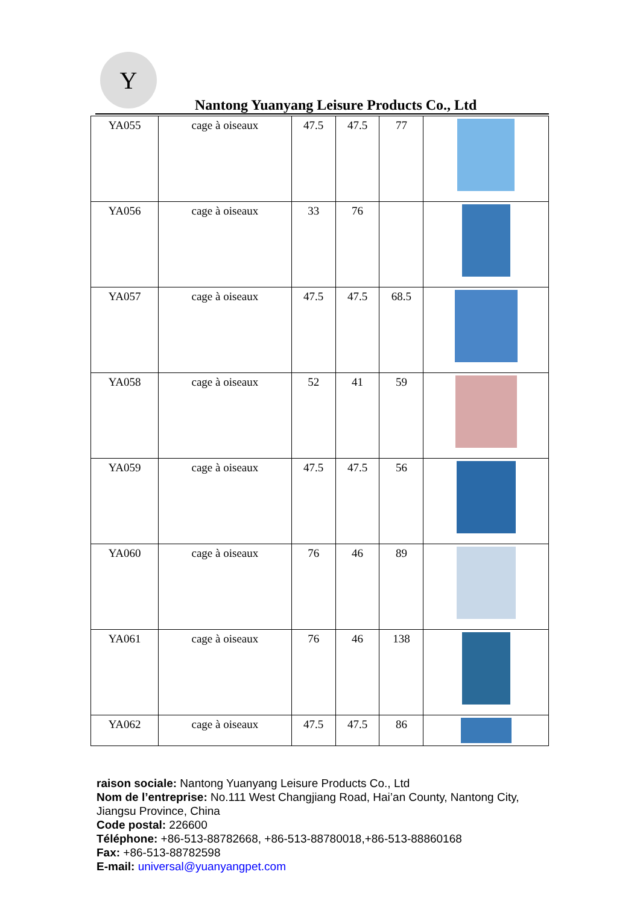Y
Nantong Yuanyang Leisure Products Co., Ltd
| YA055 | cage à oiseaux | 47.5 | 47.5 | 77 | |
| YA056 | cage à oiseaux | 33 | 76 | | |
| YA057 | cage à oiseaux | 47.5 | 47.5 | 68.5 | |
| YA058 | cage à oiseaux | 52 | 41 | 59 | |
| YA059 | cage à oiseaux | 47.5 | 47.5 | 56 | |
| YA060 | cage à oiseaux | 76 | 46 | 89 | |
| YA061 | cage à oiseaux | 76 | 46 | 138 | |
| YA062 | cage à oiseaux | 47.5 | 47.5 | 86 | |
raison sociale: Nantong Yuanyang Leisure Products Co., Ltd
Nom de l’entreprise: No.111 West Changjiang Road, Hai’an County, Nantong City, Jiangsu Province, China
Code postal: 226600
Téléphone: +86-513-88782668, +86-513-88780018,+86-513-88860168
Fax: +86-513-88782598
E-mail: universal@yuanyangpet.com